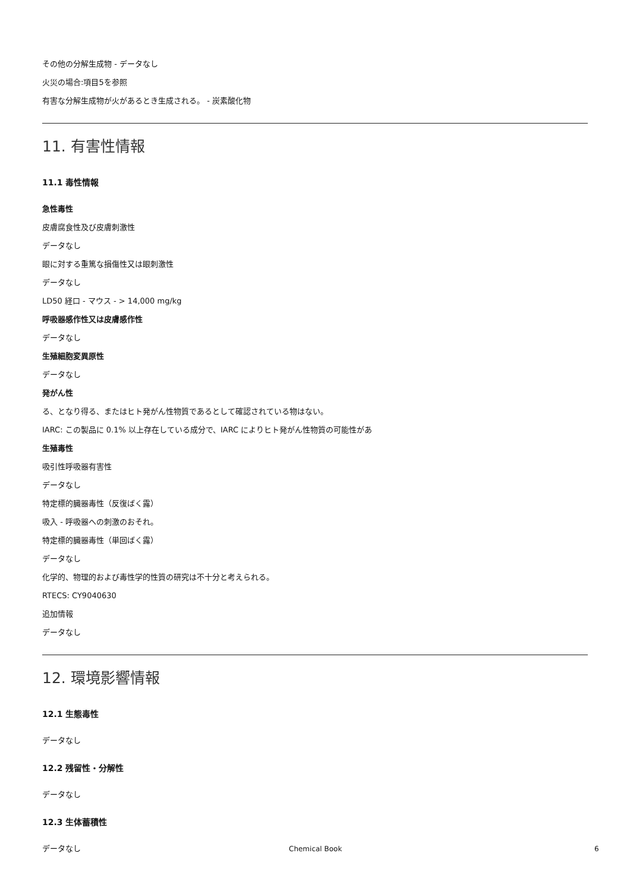その他の分解生成物 - データなし
火災の場合:項目5を参照
有害な分解生成物が火があるとき生成される。 - 炭素酸化物
11. 有害性情報
11.1 毒性情報
急性毒性
皮膚腐食性及び皮膚刺激性
データなし
眼に対する重篤な損傷性又は眼刺激性
データなし
LD50 経口 - マウス - > 14,000 mg/kg
呼吸器感作性又は皮膚感作性
データなし
生殖細胞変異原性
データなし
発がん性
る、となり得る、またはヒト発がん性物質であるとして確認されている物はない。
IARC: この製品に 0.1% 以上存在している成分で、IARC によりヒト発がん性物質の可能性があ
生殖毒性
吸引性呼吸器有害性
データなし
特定標的臓器毒性（反復ばく露）
吸入 - 呼吸器への刺激のおそれ。
特定標的臓器毒性（単回ばく露）
データなし
化学的、物理的および毒性学的性質の研究は不十分と考えられる。
RTECS: CY9040630
追加情報
データなし
12. 環境影響情報
12.1 生態毒性
データなし
12.2 残留性・分解性
データなし
12.3 生体蓄積性
データなし
Chemical Book 6